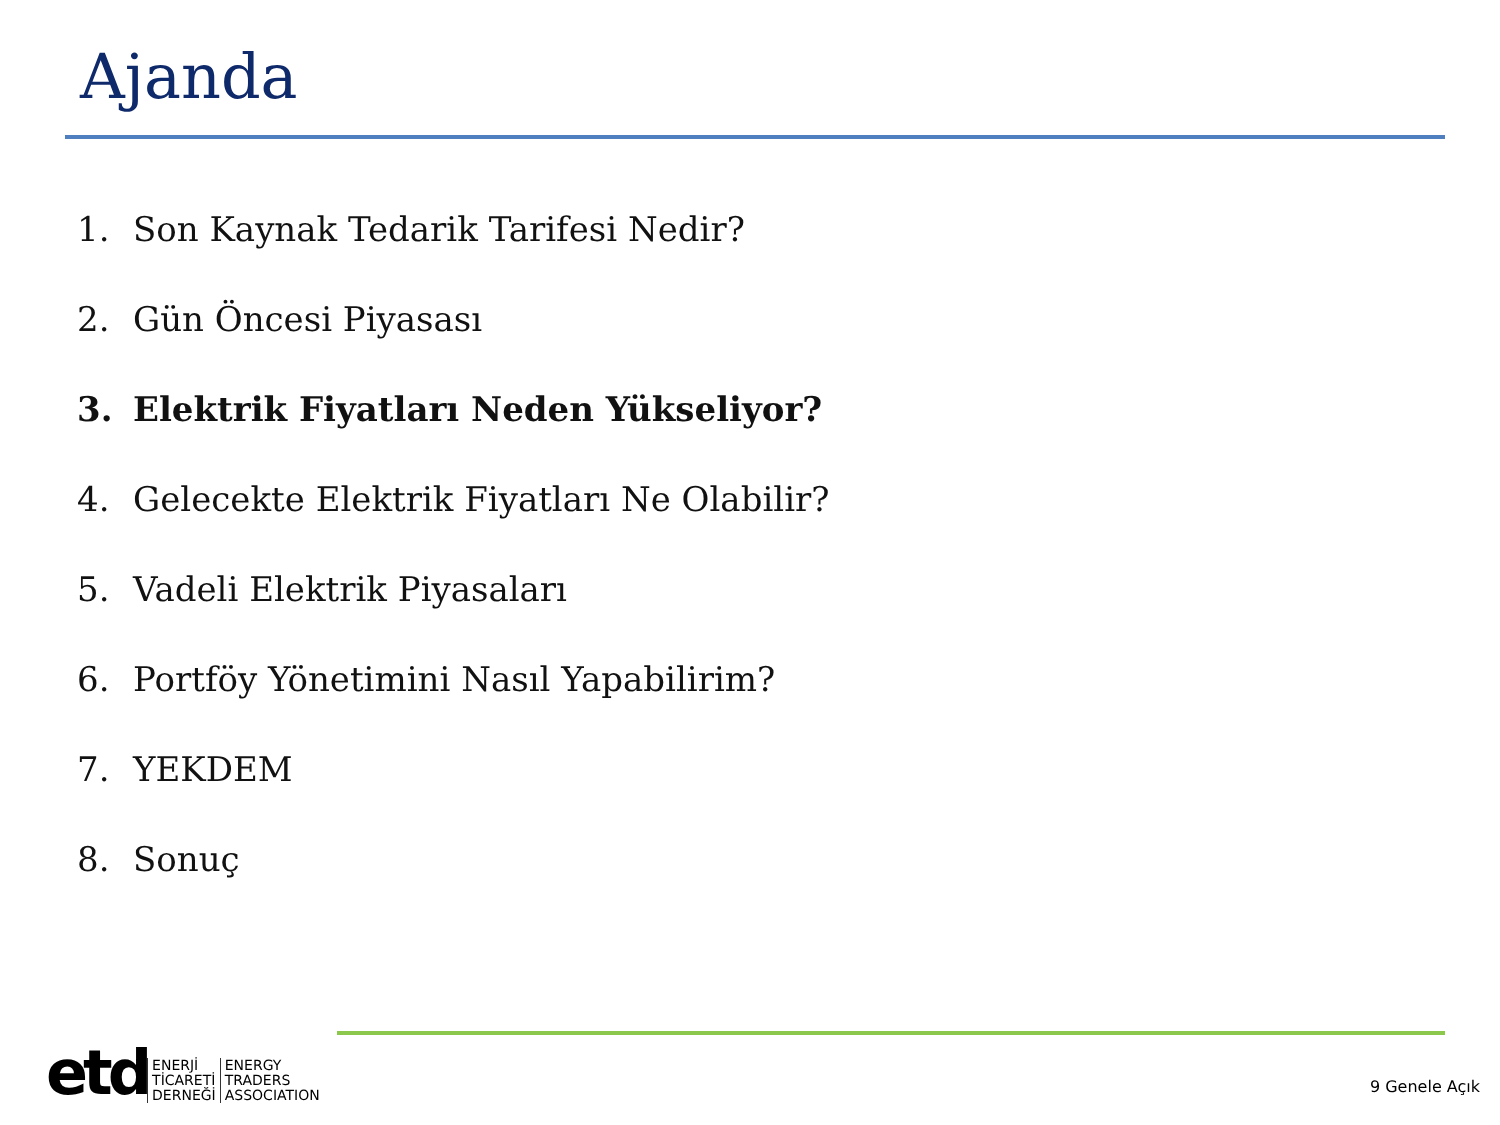Ajanda
1. Son Kaynak Tedarik Tarifesi Nedir?
2. Gün Öncesi Piyasası
3. Elektrik Fiyatları Neden Yükseliyor?
4. Gelecekte Elektrik Fiyatları Ne Olabilir?
5. Vadeli Elektrik Piyasaları
6. Portföy Yönetimini Nasıl Yapabilirim?
7. YEKDEM
8. Sonuç
etd
ENERJİ
TİCARETİ
DERNEĞİ
ENERGY
TRADERS
ASSOCIATION
9 Genele Açık